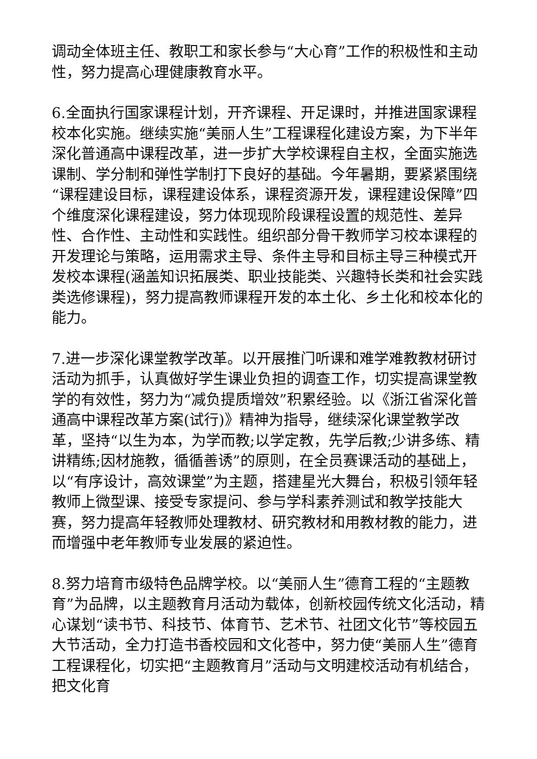调动全体班主任、教职工和家长参与“大心育”工作的积极性和主动性，努力提高心理健康教育水平。
6.全面执行国家课程计划，开齐课程、开足课时，并推进国家课程校本化实施。继续实施“美丽人生”工程课程化建设方案，为下半年深化普通高中课程改革，进一步扩大学校课程自主权，全面实施选课制、学分制和弹性学制打下良好的基础。今年暑期，要紧紧围绕“课程建设目标，课程建设体系，课程资源开发，课程建设保障”四个维度深化课程建设，努力体现现阶段课程设置的规范性、差异性、合作性、主动性和实践性。组织部分骨干教师学习校本课程的开发理论与策略，运用需求主导、条件主导和目标主导三种模式开发校本课程(涵盖知识拓展类、职业技能类、兴趣特长类和社会实践类选修课程)，努力提高教师课程开发的本土化、乡土化和校本化的能力。
7.进一步深化课堂教学改革。以开展推门听课和难学难教教材研讨活动为抓手，认真做好学生课业负担的调查工作，切实提高课堂教学的有效性，努力为“减负提质增效”积累经验。以《浙江省深化普通高中课程改革方案(试行)》精神为指导，继续深化课堂教学改革，坚持“以生为本，为学而教;以学定教，先学后教;少讲多练、精讲精练;因材施教，循循善诱”的原则，在全员赛课活动的基础上，以“有序设计，高效课堂”为主题，搭建星光大舞台，积极引领年轻教师上微型课、接受专家提问、参与学科素养测试和教学技能大赛，努力提高年轻教师处理教材、研究教材和用教材教的能力，进而增强中老年教师专业发展的紧迫性。
8.努力培育市级特色品牌学校。以“美丽人生”德育工程的“主题教育”为品牌，以主题教育月活动为载体，创新校园传统文化活动，精心谋划“读书节、科技节、体育节、艺术节、社团文化节”等校园五大节活动，全力打造书香校园和文化苍中，努力使“美丽人生”德育工程课程化，切实把“主题教育月”活动与文明建校活动有机结合，把文化育